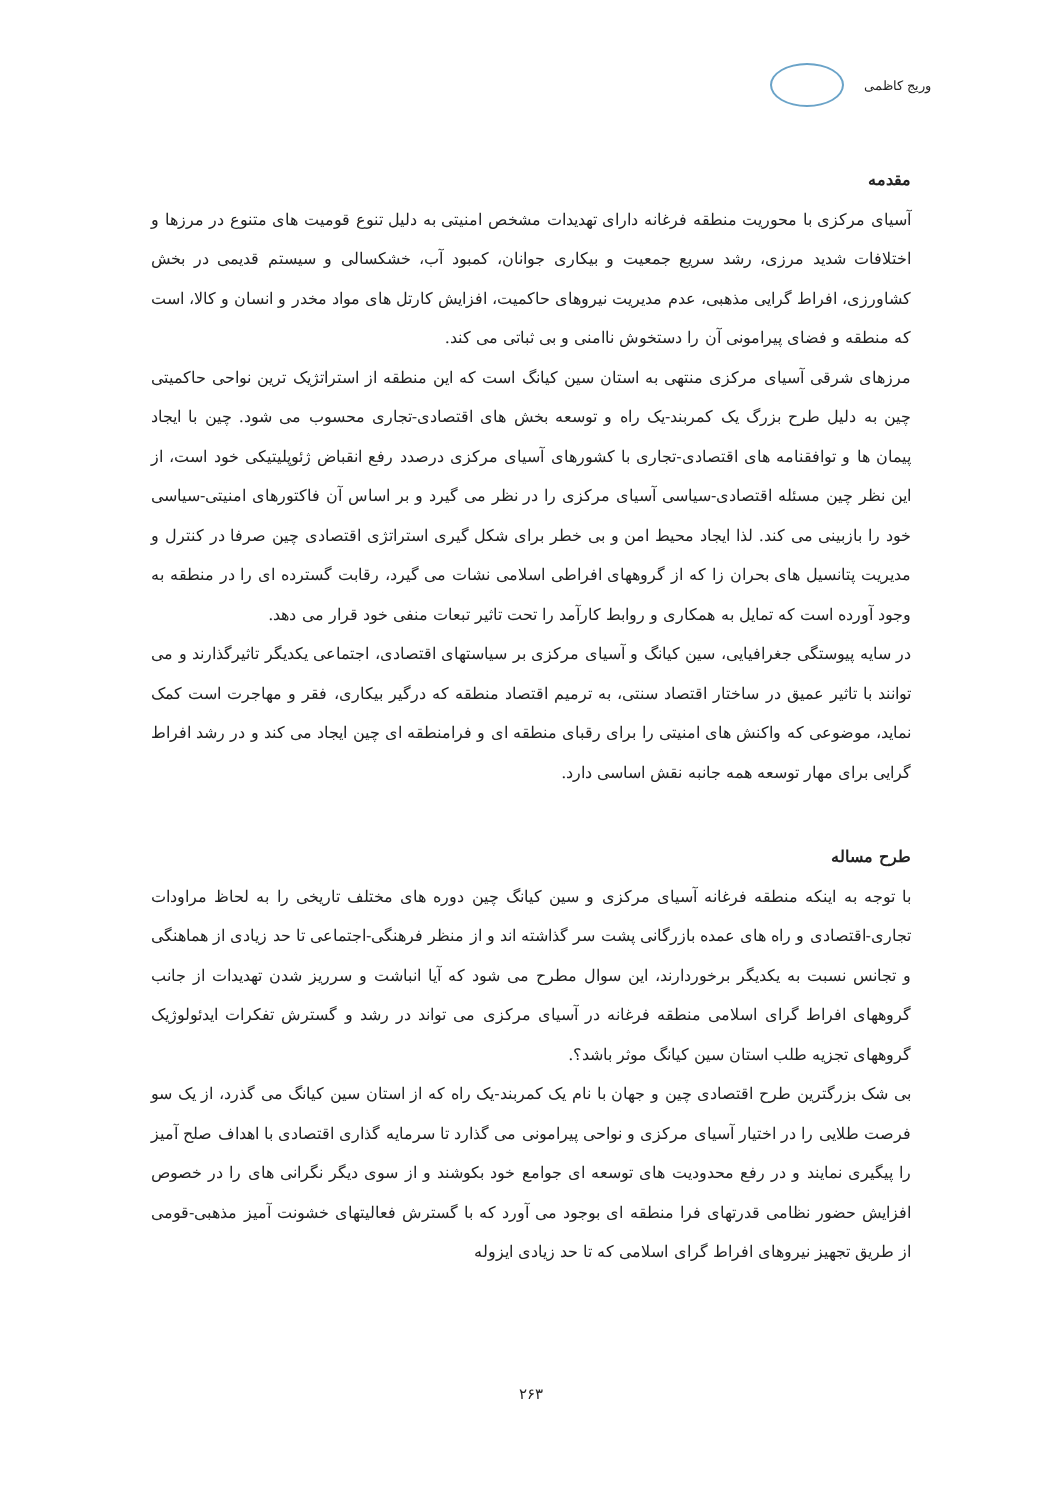وریج کاظمی
مقدمه
آسیای مرکزی با محوریت منطقه فرغانه دارای تهدیدات مشخص امنیتی به دلیل تنوع قومیت های متنوع در مرزها و اختلافات شدید مرزی، رشد سریع جمعیت و بیکاری جوانان، کمبود آب، خشکسالی و سیستم قدیمی در بخش کشاورزی، افراط گرایی مذهبی، عدم مدیریت نیروهای حاکمیت، افزایش کارتل های مواد مخدر و انسان و کالا، است که منطقه و فضای پیرامونی آن را دستخوش ناامنی و بی ثباتی می کند.
مرزهای شرقی آسیای مرکزی منتهی به استان سین کیانگ است که این منطقه از استراتژیک ترین نواحی حاکمیتی چین به دلیل طرح بزرگ یک کمربند-یک راه و توسعه بخش های اقتصادی-تجاری محسوب می شود. چین با ایجاد پیمان ها و توافقنامه های اقتصادی-تجاری با کشورهای آسیای مرکزی درصدد رفع انقباض ژئوپلیتیکی خود است، از این نظر چین مسئله اقتصادی-سیاسی آسیای مرکزی را در نظر می گیرد و بر اساس آن فاکتورهای امنیتی-سیاسی خود را بازبینی می کند. لذا ایجاد محیط امن و بی خطر برای شکل گیری استراتژی اقتصادی چین صرفا در کنترل و مدیریت پتانسیل های بحران زا که از گروههای افراطی اسلامی نشات می گیرد، رقابت گسترده ای را در منطقه به وجود آورده است که تمایل به همکاری و روابط کارآمد را تحت تاثیر تبعات منفی خود قرار می دهد.
در سایه پیوستگی جغرافیایی، سین کیانگ و آسیای مرکزی بر سیاستهای اقتصادی، اجتماعی یکدیگر تاثیرگذارند و می توانند با تاثیر عمیق در ساختار اقتصاد سنتی، به ترمیم اقتصاد منطقه که درگیر بیکاری، فقر و مهاجرت است کمک نماید، موضوعی که واکنش های امنیتی را برای رقبای منطقه ای و فرامنطقه ای چین ایجاد می کند و در رشد افراط گرایی برای مهار توسعه همه جانبه نقش اساسی دارد.
طرح مساله
با توجه به اینکه منطقه فرغانه آسیای مرکزی و سین کیانگ چین دوره های مختلف تاریخی را به لحاظ مراودات تجاری-اقتصادی و راه های عمده بازرگانی پشت سر گذاشته اند و از منظر فرهنگی-اجتماعی تا حد زیادی از هماهنگی و تجانس نسبت به یکدیگر برخوردارند، این سوال مطرح می شود که آیا انباشت و سرریز شدن تهدیدات از جانب گروههای افراط گرای اسلامی منطقه فرغانه در آسیای مرکزی می تواند در رشد و گسترش تفکرات ایدئولوژیک گروههای تجزیه طلب استان سین کیانگ موثر باشد؟.
بی شک بزرگترین طرح اقتصادی چین و جهان با نام یک کمربند-یک راه که از استان سین کیانگ می گذرد، از یک سو فرصت طلایی را در اختیار آسیای مرکزی و نواحی پیرامونی می گذارد تا سرمایه گذاری اقتصادی با اهداف صلح آمیز را پیگیری نمایند و در رفع محدودیت های توسعه ای جوامع خود بکوشند و از سوی دیگر نگرانی های را در خصوص افزایش حضور نظامی قدرتهای فرا منطقه ای بوجود می آورد که با گسترش فعالیتهای خشونت آمیز مذهبی-قومی از طریق تجهیز نیروهای افراط گرای اسلامی که تا حد زیادی ایزوله
۲۶۳